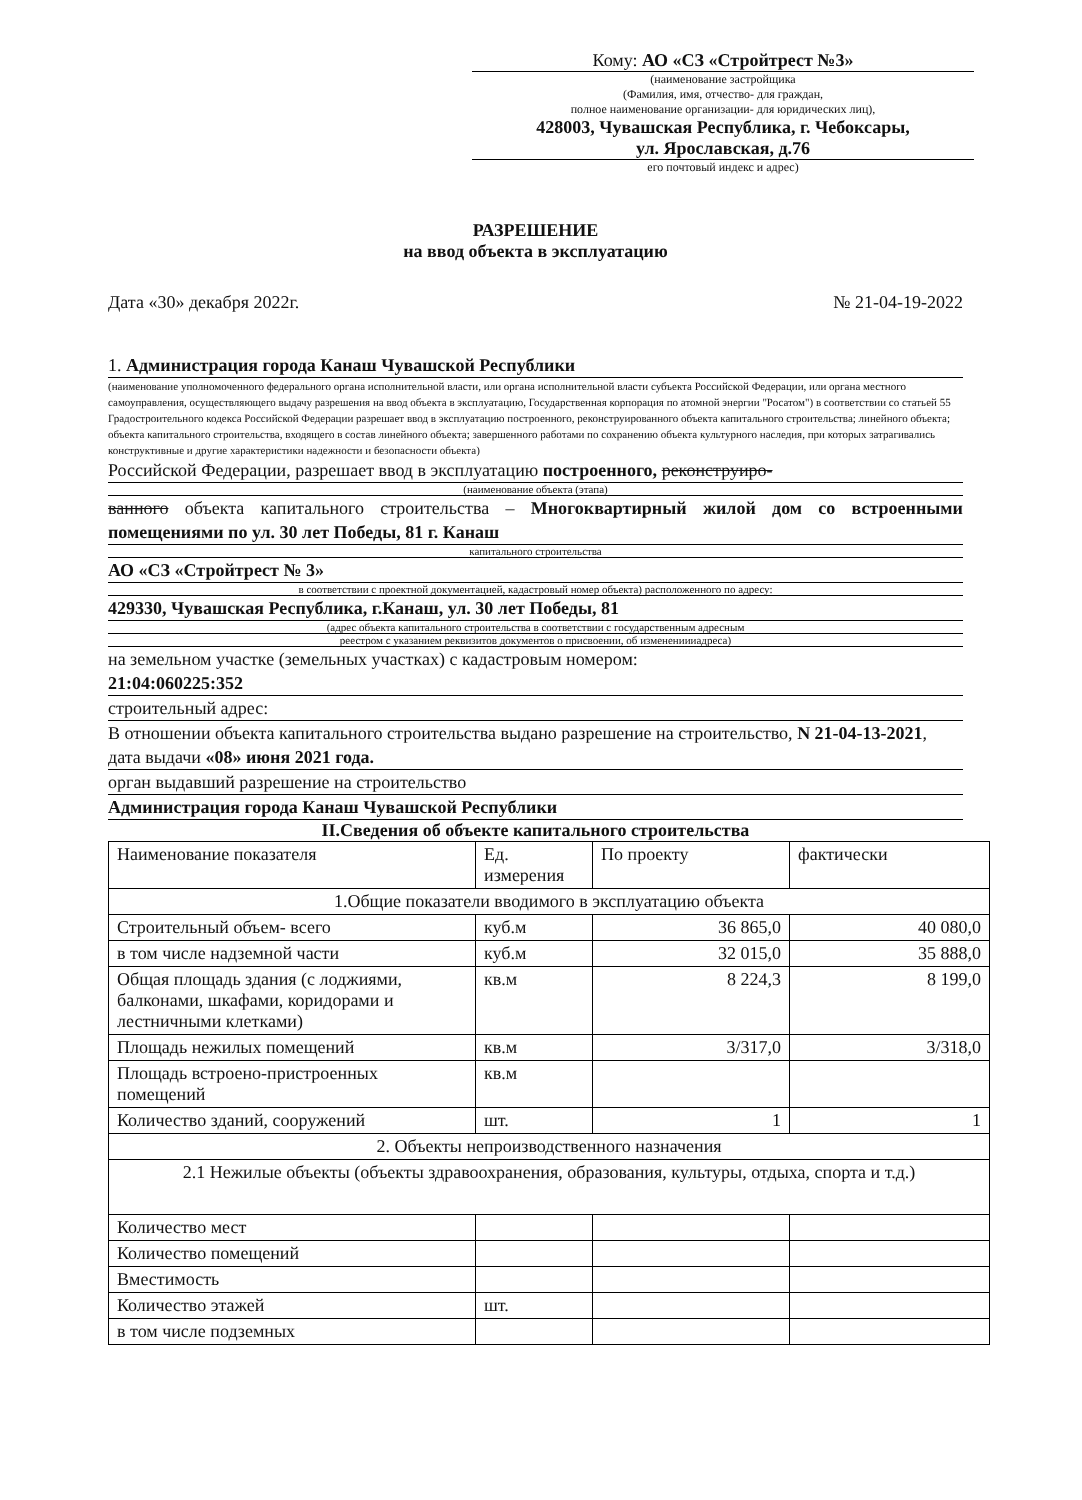Кому: АО «СЗ «Стройтрест №3»
(наименование застройщика
(Фамилия, имя, отчество- для граждан,
полное наименование организации- для юридических лиц),
428003, Чувашская Республика, г. Чебоксары,
ул. Ярославская, д.76
его почтовый индекс и адрес)
РАЗРЕШЕНИЕ
на ввод объекта в эксплуатацию
Дата «30» декабря 2022г. № 21-04-19-2022
1. Администрация города Канаш Чувашской Республики
(наименование уполномоченного федерального органа исполнительной власти, или органа исполнительной власти субъекта Российской Федерации, или органа местного самоуправления, осуществляющего выдачу разрешения на ввод объекта в эксплуатацию, Государственная корпорация по атомной энергии "Росатом") в соответствии со статьей 55 Градостроительного кодекса Российской Федерации разрешает ввод в эксплуатацию построенного, реконструированного объекта капитального строительства; линейного объекта; объекта капитального строительства, входящего в состав линейного объекта; завершенного работами по сохранению объекта культурного наследия, при которых затрагивались конструктивные и другие характеристики надежности и безопасности объекта)
Российской Федерации, разрешает ввод в эксплуатацию построенного, реконструиро-
(наименование объекта (этапа)
ванного объекта капитального строительства – Многоквартирный жилой дом со встроенными помещениями по ул. 30 лет Победы, 81 г. Канаш
капитального строительства
АО «СЗ «Стройтрест № 3»
в соответствии с проектной документацией, кадастровый номер объекта) расположенного по адресу:
429330, Чувашская Республика, г.Канаш, ул. 30 лет Победы, 81
(адрес объекта капитального строительства в соответствии с государственным адресным
реестром с указанием реквизитов документов о присвоении, об изменениииадреса)
на земельном участке (земельных участках) с кадастровым номером:
21:04:060225:352
строительный адрес:
В отношении объекта капитального строительства выдано разрешение на строительство, N 21-04-13-2021, дата выдачи «08» июня 2021 года.
орган выдавший разрешение на строительство
Администрация города Канаш Чувашской Республики
II.Сведения об объекте капитального строительства
| Наименование показателя | Ед. измерения | По проекту | фактически |
| --- | --- | --- | --- |
| 1.Общие показатели вводимого в эксплуатацию объекта | | | |
| Строительный объем- всего | куб.м | 36 865,0 | 40 080,0 |
| в том числе надземной части | куб.м | 32 015,0 | 35 888,0 |
| Общая площадь здания (с лоджиями, балконами, шкафами, коридорами и лестничными клетками) | кв.м | 8 224,3 | 8 199,0 |
| Площадь нежилых помещений | кв.м | 3/317,0 | 3/318,0 |
| Площадь встроено-пристроенных помещений | кв.м | | |
| Количество зданий, сооружений | шт. | 1 | 1 |
| 2. Объекты непроизводственного назначения | | | |
| 2.1 Нежилые объекты (объекты здравоохранения, образования, культуры, отдыха, спорта и т.д.) | | | |
| Количество мест | | | |
| Количество помещений | | | |
| Вместимость | | | |
| Количество этажей | шт. | | |
| в том числе подземных | | | |